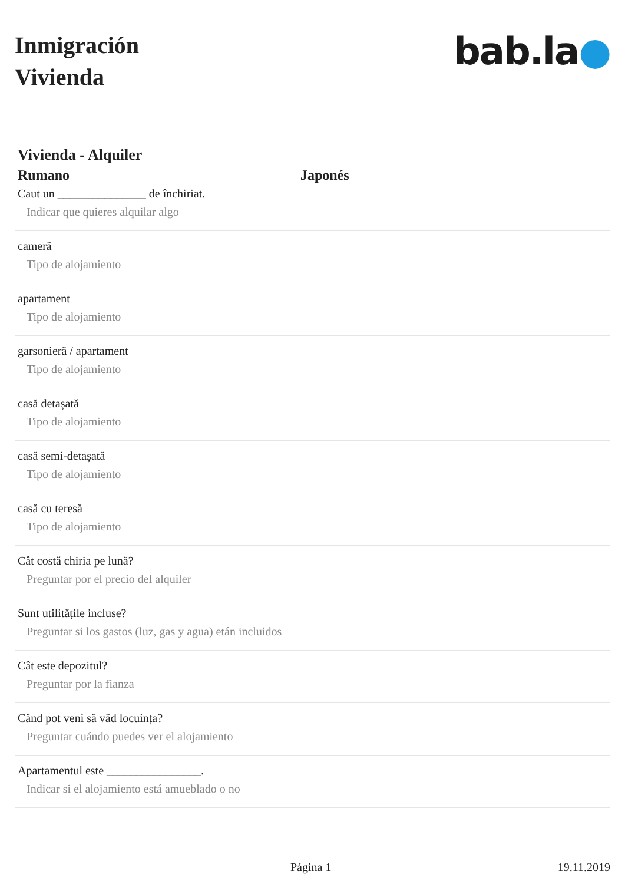Inmigración
Vivienda
bab.la●
Vivienda - Alquiler
Rumano Japonés
Caut un _______________ de închiriat.
Indicar que quieres alquilar algo
cameră
Tipo de alojamiento
apartament
Tipo de alojamiento
garsonieră / apartament
Tipo de alojamiento
casă detașată
Tipo de alojamiento
casă semi-detașată
Tipo de alojamiento
casă cu teresă
Tipo de alojamiento
Cât costă chiria pe lună?
Preguntar por el precio del alquiler
Sunt utilitățile incluse?
Preguntar si los gastos (luz, gas y agua) etán incluidos
Cât este depozitul?
Preguntar por la fianza
Când pot veni să văd locuința?
Preguntar cuándo puedes ver el alojamiento
Apartamentul este ________________.
Indicar si el alojamiento está amueblado o no
Página 1 19.11.2019